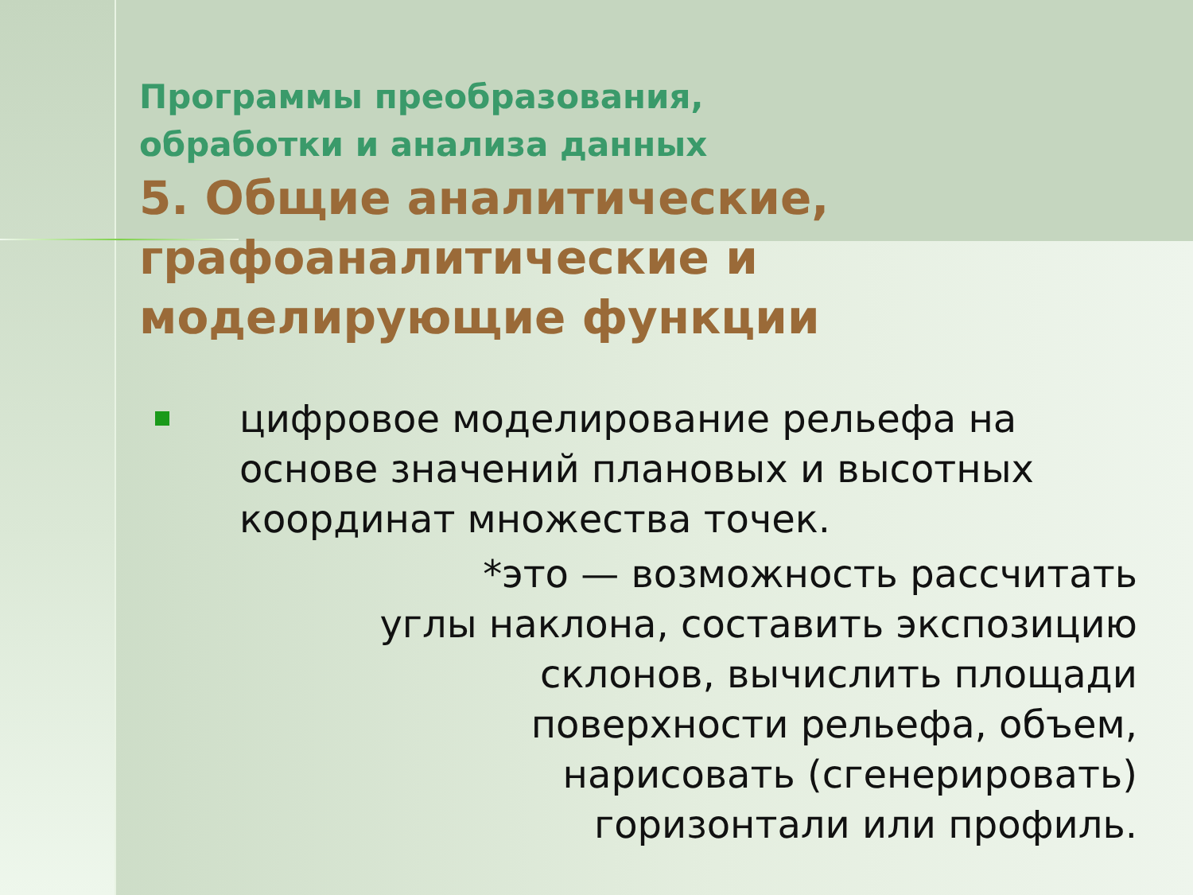Программы преобразования,
обработки и анализа данных
5. Общие аналитические, графоаналитические и моделирующие функции
цифровое моделирование рельефа на основе значений плановых и высотных координат множества точек.
*это — возможность рассчитать углы наклона, составить экспозицию склонов, вычислить площади поверхности рельефа, объем, нарисовать (сгенерировать) горизонтали или профиль.